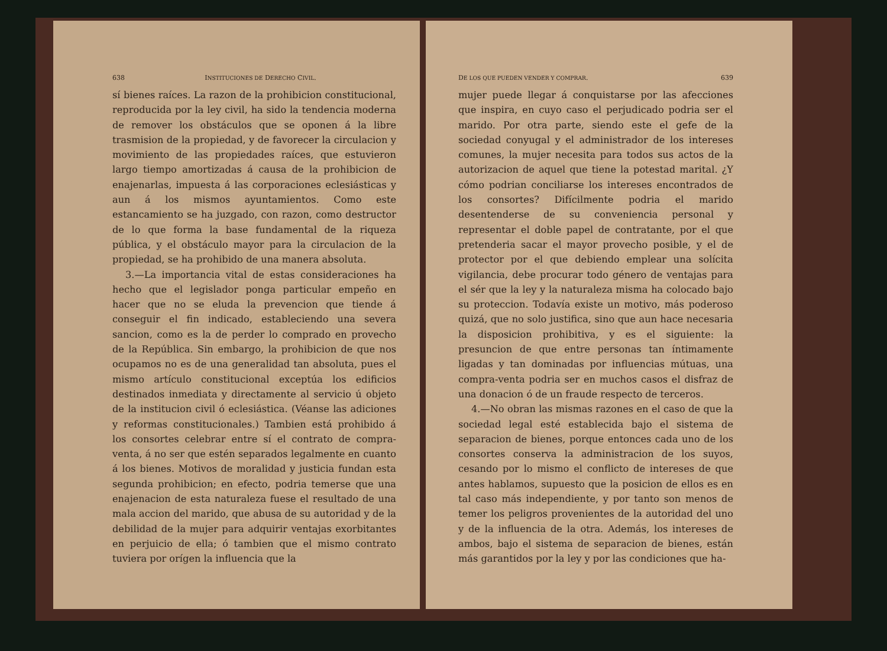638 INSTITUCIONES DE DERECHO CIVIL.
sí bienes raíces. La razon de la prohibicion constitucional, reproducida por la ley civil, ha sido la tendencia moderna de remover los obstáculos que se oponen á la libre trasmision de la propiedad, y de favorecer la circulacion y movimiento de las propiedades raíces, que estuvieron largo tiempo amortizadas á causa de la prohibicion de enajenarlas, impuesta á las corporaciones eclesiásticas y aun á los mismos ayuntamientos. Como este estancamiento se ha juzgado, con razon, como destructor de lo que forma la base fundamental de la riqueza pública, y el obstáculo mayor para la circulacion de la propiedad, se ha prohibido de una manera absoluta.
3.—La importancia vital de estas consideraciones ha hecho que el legislador ponga particular empeño en hacer que no se eluda la prevencion que tiende á conseguir el fin indicado, estableciendo una severa sancion, como es la de perder lo comprado en provecho de la República. Sin embargo, la prohibicion de que nos ocupamos no es de una generalidad tan absoluta, pues el mismo artículo constitucional exceptúa los edificios destinados inmediata y directamente al servicio ú objeto de la institucion civil ó eclesiástica. (Véanse las adiciones y reformas constitucionales.) Tambien está prohibido á los consortes celebrar entre sí el contrato de compra-venta, á no ser que estén separados legalmente en cuanto á los bienes. Motivos de moralidad y justicia fundan esta segunda prohibicion; en efecto, podria temerse que una enajenacion de esta naturaleza fuese el resultado de una mala accion del marido, que abusa de su autoridad y de la debilidad de la mujer para adquirir ventajas exorbitantes en perjuicio de ella; ó tambien que el mismo contrato tuviera por orígen la influencia que la
DE LOS QUE PUEDEN VENDER Y COMPRAR. 639
mujer puede llegar á conquistarse por las afecciones que inspira, en cuyo caso el perjudicado podria ser el marido. Por otra parte, siendo este el gefe de la sociedad conyugal y el administrador de los intereses comunes, la mujer necesita para todos sus actos de la autorizacion de aquel que tiene la potestad marital. ¿Y cómo podrian conciliarse los intereses encontrados de los consortes? Difícilmente podria el marido desentenderse de su conveniencia personal y representar el doble papel de contratante, por el que pretenderia sacar el mayor provecho posible, y el de protector por el que debiendo emplear una solícita vigilancia, debe procurar todo género de ventajas para el sér que la ley y la naturaleza misma ha colocado bajo su proteccion. Todavía existe un motivo, más poderoso quizá, que no solo justifica, sino que aun hace necesaria la disposicion prohibitiva, y es el siguiente: la presuncion de que entre personas tan íntimamente ligadas y tan dominadas por influencias mútuas, una compra-venta podria ser en muchos casos el disfraz de una donacion ó de un fraude respecto de terceros.
4.—No obran las mismas razones en el caso de que la sociedad legal esté establecida bajo el sistema de separacion de bienes, porque entonces cada uno de los consortes conserva la administracion de los suyos, cesando por lo mismo el conflicto de intereses de que antes hablamos, supuesto que la posicion de ellos es en tal caso más independiente, y por tanto son menos de temer los peligros provenientes de la autoridad del uno y de la influencia de la otra. Además, los intereses de ambos, bajo el sistema de separacion de bienes, están más garantidos por la ley y por las condiciones que ha-